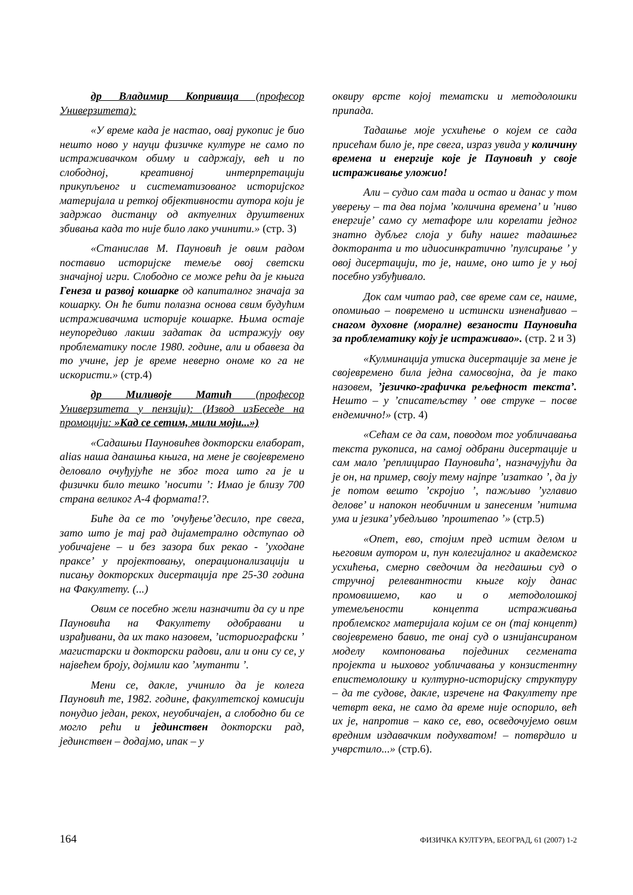др Владимир Копривица (професор Универзитета):
«У време када је настао, овај рукопис је био нешто ново у науци физичке културе не само по истраживачком обиму и садржају, већ и по слободној, креативној интерпретацији прикупљеног и систематизованог историјског материјала и реткој објективности аутора који је задржао дистанцу од актуелних друштвених збивања када то није било лако учинити.» (стр. 3)
«Станислав М. Пауновић је овим радом поставио историјске темеље овој светски значајној игри. Слободно се може рећи да је књига Генеза и развој кошарке од капиталног значаја за кошарку. Он ће бити полазна основа свим будућим истраживачима историје кошарке. Њима остаје неупоредиво лакши задатак да истражују ову проблематику после 1980. године, али и обавеза да то учине, јер је време неверно ономе ко га не искористи.» (стр.4)
др Миливоје Матић (професор Универзитета у пензији): (Извод изБеседе на промоцији: »Кад се сетим, мили моји...»)
«Садашњи Пауновићев докторски елаборат, alias наша данашња књига, на мене је својевремено деловало очуђујуће не због тога што га је и физички било тешко ’носити ’: Имао је близу 700 страна великог А-4 формата!?.
Биће да се то ’очуђење’десило, пре свега, зато што је тај рад дијаметрално одступао од уобичајене – и без зазора бих рекао - ’уходане праксе’ у пројектовању, операционализацији и писању докторских дисертација пре 25-30 година на Факултету. (...)
Овим се посебно жели назначити да су и пре Пауновића на Факултету одобравани и израђивани, да их тако назовем, ’историографски ’ магистарски и докторски радови, али и они су се, у највећем броју, дојмили као ’мутанти ’.
Мени се, дакле, учинило да је колега Пауновић те, 1982. године, факултетској комисији понудио један, рекох, неуобичајен, а слободно би се могло рећи и јединствен докторски рад, јединствен – додајмо, ипак – у
оквиру врсте којој тематски и методолошки припада.
Тадашње моје усхићење о којем се сада присећам било је, пре свега, израз увида у количину времена и енергије које је Пауновић у своје истраживање уложио!
Али – судио сам тада и остао и данас у том уверењу – та два појма ’количина времена’ и ’ниво енергије’ само су метафоре или корелати једног знатно дубљег слоја у бићу нашег тадашњег докторанта и то идиосинкратично ’пулсирање ’ у овој дисертацији, то је, наиме, оно што је у њој посебно узбуђивало.
Док сам читао рад, све време сам се, наиме, опомињао – повремено и истински изненађивао – снагом духовне (моралне) везаности Пауновића за проблематику коју је истраживао». (стр. 2 и 3)
«Кулминација утиска дисертације за мене је својевремено била једна самосвојна, да је тако назовем, ’језичко-графичка рељефност текста’. Нешто – у ’списатељству ’ ове струке – посве ендемично!» (стр. 4)
«Сећам се да сам, поводом тог уобличавања текста рукописа, на самој одбрани дисертације и сам мало ’реплицирао Пауновића’, назначујући да је он, на пример, своју тему најпре ’изаткао ’, да ју је потом вешто ’скројио ’, пажљиво ’углавио делове’ и напокон необичним и занесеним ’нитима ума и језика’ убедљиво ’проштепао ’» (стр.5)
«Опет, ево, стојим пред истим делом и његовим аутором и, пун колегијалног и академског усхићења, смерно сведочим да негдашњи суд о стручној релевантности књиге коју данас промовишемо, као и о методолошкој утемељености концепта истраживања проблемског материјала којим се он (тај концепт) својевремено бавио, те онај суд о изнијансираном моделу компоновања појединих сегмената пројекта и њиховог уобличавања у конзистентну епистемолошку и културно-историјску структуру – да те судове, дакле, изречене на Факултету пре четврт века, не само да време није оспорило, већ их је, напротив – како се, ево, осведочујемо овим вредним издавачким подухватом! – потврдило и учврстило...» (стр.6).
164 ФИЗИЧКА КУЛТУРА, БЕОГРАД, 61 (2007) 1-2